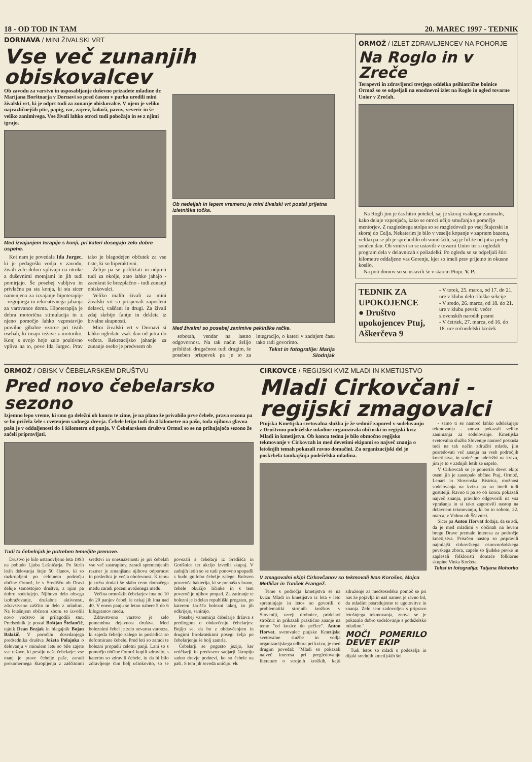18 - OD TOD IN TAM 20. MAREC 1997 - TEDNIK
DORNAVA / MINI ŽIVALSKI VRT
Vse več zunanjih obiskovalcev
Ob zavodu za varstvo in usposabljanje duševno prizadete mladine dr. Marijana Borštnarja v Dornavi so pred časom v parku uredili mini živalski vrt, ki je odprt tudi za zunanje obiskovalce. V njem je veliko najrazličnejših ptic, papig, rac, zajcev, kokoši, pavov, veveric in še veliko zanimivega. Vse živali lahko otroci tudi pobožajo in se z njimi igrajo.
Med izvajanjem terapije s konji, pri kateri dosegajo zelo dobre uspehe.
Kot nam je povedala Ida Jurgec, ki je pedagoški vodja v zavodu, živali zelo dobro vplivajo na otroke z duševnimi motnjami in jih tudi pomirjajo. Še posebej vabljiva in privlačna pa sta konja, ki sta sicer namenjena za izvajanje hipoterapije - vzgojnega in rekreativnega jahanja za varovance doma. Hipoterapija je dobra motorična stimulacija in z njeno pomočjo lahko vzpostavijo pravilne gibalne vzorce pri tistih osebah, ki imajo težave z motoriko. Konj s svojo hojo zelo pozitivno vpliva na to, pove Ida Jurgec. Prav tako je blagodejen občutek za vse tiste, ki so hiperaktivni.
Želijo pa se približati in odpreti tudi za okolje, zato lahko jahajo - zaenkrat še brezplačno - tudi zunanji obiskovalci.
Veliko malih živali za mini živalski vrt so prispevali zaposleni delavci, vaščani in drugi. Za živali zdaj skrbijo fantje in dekleta iz bivalne skupnosti.
Mini živalski vrt v Dornavi si lahko ogledate vsak dan od jutra do večera. Rekreacijsko jahanje za zunanje osebe je predvsem ob
Ob nedeljah in lepem vremenu je mini živalski vrt postal prijetna izletniška točka.
Med živalmi so posebej zanimive pekinške račke.
sobotah, vendar na lastno odgovornost. Na tak način želijo približati drugačnost tudi drugim, še poseben prispevek pa je to za integracijo, o kateri v zadnjem času tako radi govorimo.
Tekst in fotografije: Marija Slodnjak
ORMOŽ / IZLET ZDRAVLJENCEV NA POHORJE
Na Roglo in v Zreče
Terapevti in zdravljenci tretjega oddelka psihiatrične bolnice Ormož so se odpeljali na enodnevni izlet na Roglo in ogled tovarne Unior v Zrečah.
Na Rogli jim je čas hitro potekel, saj je skoraj vsakogar zanimalo, kako deluje vzpenjača, kako se otroci učijo smučanja s pomočjo mentorjev. Z razglednega stolpa so se razgledovali po vsej Štajerski in skoraj do Celja. Nekaterim je bilo v veselje kopanje v zaprtem bazenu, veliko pa se jih je sprehodilo ob smučiščih, saj je bil že od jutra prelep sončen dan. Ob vrnitvi so se ustavili v tovarni Unior ter si ogledali program dela v delavnicah s polizdelki. Po ogledu so se odpeljali štiri kilometre oddaljeno vas Gorenje, kjer so imeli prav prijetno in okusno kosilo.
Na poti domov so se ustavili še v starem Ptuju. V. P.
TEDNIK ZA UPOKOJENCE
● Društvo upokojencev Ptuj, Aškerčeva 9
- V torek, 25. marca, od 17. do 21. ure v klubu delo ribiške sekcije
- V sredo, 26. marca, od 18. do 21. ure v klubu pevski večer slovenskih narodih pesmi
- V četrtek, 27. marca, od 16. do 18. ure ročnodelski krožek
ORMOŽ / OBISK V ČEBELARSKEM DRUŠTVU
Pred novo čebelarsko sezono
Izjemno lepo vreme, ki smo ga deležni ob koncu te zime, je na plano že privabilo prve čebele, prava sezona pa se bo pričela šele s cvetenjem sadnega drevja. Čebele letijo tudi do 4 kilometre na pašo, toda njihova glavna paša je v oddaljenosti do 1 kilometra od panja. V Čebelarskem društvu Ormož so se na prihajajočo sezono že začeli pripravljati.
Tudi ta čebelnjak je potreben temeljite prenove.
Društvo je bilo ustanovljeno leta 1993 na pobudo Ljuba Lešničarja. Po štirih letih delovanja šteje 50 članov, ki so razkropljeni po celotnem področju občine Ormož, le v Središču ob Dravi deluje samostojno društvo, z njim pa dobro sodelujejo. Njihovo delo obsega izobraževanje, družabne aktivnosti, zdravstveno zaščito in delo z mladimi. Na letošnjem občnem zboru so izvolili novo vodstvo in prilagodili stut. Predsednik je postal Boštjan Štefančič, tajnik Dean Bezjak in blagajnik Bojan Balažič. V poročilu dosedanjega predsednika društva Jožeta Polajnka o delovanju v minulem letu so bile zajete vse težave, ki pestijo naše čebelarje: vse manj je prave čebelje paše, zaradi prekomernega škropljenja z zaščitnimi sredstvi in onesnaženosti je pri čebelah vse več zastrupitev, zaradi spremenjenih razmer je zmanjšana njihova odpornost in posledica je večja obolevnost. K temu je treba dodati še slabo ceno domačega medu zaradi poceni uvoženega medu.
Večina ormoških čebelarjev ima od 10 do 20 panjev čebel, le nekaj jih ima nad 40. V enem panju se letno nabere 5 do 6 kilogramov medu.
Zdravstveno varstvo je zelo pomembna dejavnost društva. Med boleznimi čebel je zelo nevarna varooza, ki zajeda čebeljo zalego in posledica so deformirane čebele. Pred leti so zaradi te bolezni propadli celotni panji. Lani so s pomočjo občine Ormož kupili zdravilo, s katerim so zdravili čebele, in da bi bilo zdravljenje čim bolj učinkovito, so se povezali s čebelarji iz Središča in Gorišnice ter akcijo izvedli skupaj. V zadnjih letih so se tudi ponovno spopadli s hudo gnilobo čebelje zalege. Bolezen povzroča bakterija, ki se prenaša s hrano, čebele okužijo ličinke in s tem povzročijo njihov propad. Za zatiranje te bolezni je izdelan republiški program, po katerem žarišča bolezni takoj, ko jih odkrijejo, sanirajo.
Posebej vznemirja čebelarje država s predlogom o obdavčenju čebelarjev. Bojijo se, da bo z obdavčenjem in drugimi birokratskimi posegi želja po čebelarjenju še bolj zamrla.
Čebelarji se pogosto jezijo, ker vrtičkarji in predvsem sadjarji škropijo sadno drevje podnevi, ko so čebele na paši. S tem jih seveda uničijo. vk
CIRKOVCE / REGIJSKI KVIZ MLADI IN KMETIJSTVO
Mladi Cirkovčani - regijski zmagovalci
Ptujska Kmetijska svetovalna služba je že sedmič zapored v sodelovanju z Društvom podeželske mladine organizirala občinski in regijski kviz Mladi in kmetijstvo. Ob koncu tedna je bilo območno regijsko tekmovanje v Cirkovcah in med devetimi ekipami so največ znanja o letošnjih temah pokazali ravno domačini. Za organizacijski del je poskrbela tamkajšnja podeželska mladina.
V zmagovalni ekipi Cirkovčanov so tekmovali Ivan Korošec, Mojca Metličar in Tonček Frangež.
Teme s področja kmetijstva se na kvizu Mladi in kmetijstvo iz leta v leto spreminjajo in letos so govorili o problematiki strojnih krožkov v Sloveniji, vzreji drobnice, pridelavi stročnic in prikazali praktično znanje na temo "od kozice do pečice". Anton Horvat, svetovalec ptujske Kmetijske svetovalne službe in vodja organizacijskega odbora pri kvizu, je med drugim povedal: "Mladi so pokazali največ interesa pri pregledovanju literature o strojnih krožkih, kajti združenje za medsosedsko pomoč se pri nas že pojavlja in naš namen je ravno bil, da mladim posredujemo te ugotovitve in znanja. Zelo sem zadovoljen s pripravo letošnjega tekmovanja, znova se je pokazalo dobro sodelovanje s podeželsko mladino."
MOČI POMERILO DEVET EKIP
Tudi letos so mladi s podeželja in dijaki srednjih kmetijskih šol
- samo ti se namreč lahko udeležujejo tekmovanja - znova pokazali veliko zanimanja za sodelovanje. Kmetijska svetovalna služba Slovenije namreč poskuša tudi na tak način združiti mlade, jim posredovati več znanja na vseh področjih kmetijstva, in sodeč po udeležbi na kvizu, jim je to v zadnjih letih že uspelo.
V Cirkovcah se je pomerilo devet ekip: osem jih je zastopalo občine Ptuj, Ormož, Lenart in Slovenska Bistrica, možnost sodelovanja na kvizu pa so imeli tudi gostitelji. Ravno ti pa so ob koncu pokazali največ znanja, pravilno odgovorili na vsa vprašanja in si tako zagotovili nastop na državnem tekmovanju, ki bo to soboto, 22. marca, v Vidmu ob Ščavnici.
Sicer pa Anton Horvat dodaja, da se zdi, da je med mladimi v občinah na levem bregu Drave premalo interesa za področje kmetijstva. Prisrčen nastop so pripravili najmlajši cirkovškega osnovnošolskega pevskega zbora, zapele so ljudske pevke in zaplesali folkloristi domače folklorne skupine Vinka Koržeta.
Tekst in fotografija: Tatjana Mohorko